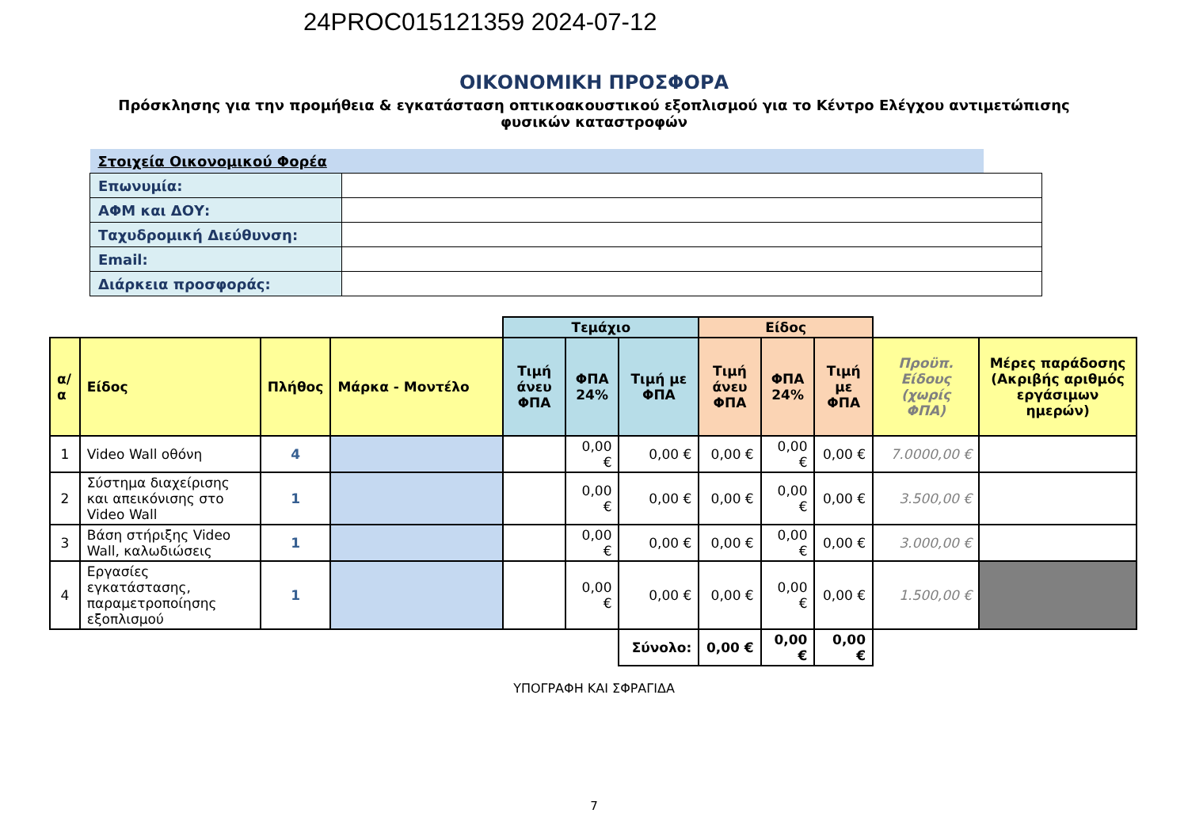24PROC015121359 2024-07-12
ΟΙΚΟΝΟΜΙΚΗ ΠΡΟΣΦΟΡΑ
Πρόσκλησης για την προμήθεια & εγκατάσταση οπτικοακουστικού εξοπλισμού για το Κέντρο Ελέγχου αντιμετώπισης φυσικών καταστροφών
| Στοιχεία Οικονομικού Φορέα | | |
| Επωνυμία: | | |
| ΑΦΜ και ΔΟΥ: | | |
| Ταχυδρομική Διεύθυνση: | | |
| Email: | | |
| Διάρκεια προσφοράς: | | |
| | | | | Τεμάχιο | | | Είδος | | | | |
| α/α | Είδος | Πλήθος | Μάρκα - Μοντέλο | Τιμή άνευ ΦΠΑ | ΦΠΑ 24% | Τιμή με ΦΠΑ | Τιμή άνευ ΦΠΑ | ΦΠΑ 24% | Τιμή με ΦΠΑ | Προϋπ. Είδους (χωρίς ΦΠΑ) | Μέρες παράδοσης (Ακριβής αριθμός εργάσιμων ημερών) |
| 1 | Video Wall οθόνη | 4 | | | 0,00 € | 0,00 € | 0,00 € | 0,00 € | 0,00 € | 7.0000,00 € | |
| 2 | Σύστημα διαχείρισης και απεικόνισης στο Video Wall | 1 | | | 0,00 € | 0,00 € | 0,00 € | 0,00 € | 0,00 € | 3.500,00 € | |
| 3 | Βάση στήριξης Video Wall, καλωδιώσεις | 1 | | | 0,00 € | 0,00 € | 0,00 € | 0,00 € | 0,00 € | 3.000,00 € | |
| 4 | Εργασίες εγκατάστασης, παραμετροποίησης εξοπλισμού | 1 | | | 0,00 € | 0,00 € | 0,00 € | 0,00 € | 0,00 € | 1.500,00 € | |
| | | | | | | Σύνολο: | 0,00 € | 0,00 € | 0,00 € | | |
ΥΠΟΓΡΑΦΗ ΚΑΙ ΣΦΡΑΓΙΔΑ
7